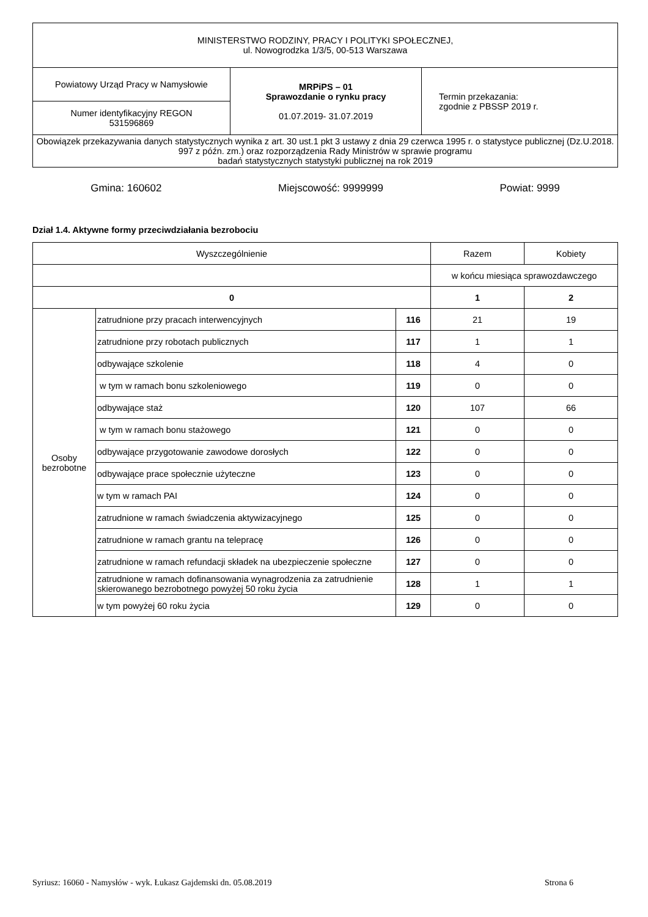| MINISTERSTWO RODZINY, PRACY I POLITYKI SPOŁECZNEJ, ul. Nowogrodzka 1/3/5, 00-513 Warszawa | | |
| Powiatowy Urząd Pracy w Namysłowie | MRPiPS – 01 Sprawozdanie o rynku pracy 01.07.2019- 31.07.2019 | Termin przekazania: zgodnie z PBSSP 2019 r. |
| Numer identyfikacyjny REGON 531596869 | | |
| Obowiązek przekazywania danych statystycznych wynika z art. 30 ust.1 pkt 3 ustawy z dnia 29 czerwca 1995 r. o statystyce publicznej (Dz.U.2018. 997 z późn. zm.) oraz rozporządzenia Rady Ministrów w sprawie programu badań statystycznych statystyki publicznej na rok 2019 | | |
Gmina: 160602 Miejscowość: 9999999 Powiat: 9999
Dział 1.4. Aktywne formy przeciwdziałania bezrobociu
| Wyszczególnienie | | | Razem | Kobiety |
| --- | --- | --- | --- | --- |
| | | | w końcu miesiąca sprawozdawczego | |
| 0 | | | 1 | 2 |
| Osoby bezrobotne | zatrudnione przy pracach interwencyjnych | 116 | 21 | 19 |
| | zatrudnione przy robotach publicznych | 117 | 1 | 1 |
| | odbywające szkolenie | 118 | 4 | 0 |
| | w tym w ramach bonu szkoleniowego | 119 | 0 | 0 |
| | odbywające staż | 120 | 107 | 66 |
| | w tym w ramach bonu stażowego | 121 | 0 | 0 |
| | odbywające przygotowanie zawodowe dorosłych | 122 | 0 | 0 |
| | odbywające prace społecznie użyteczne | 123 | 0 | 0 |
| | w tym w ramach PAI | 124 | 0 | 0 |
| | zatrudnione w ramach świadczenia aktywizacyjnego | 125 | 0 | 0 |
| | zatrudnione w ramach grantu na telepracę | 126 | 0 | 0 |
| | zatrudnione w ramach refundacji składek na ubezpieczenie społeczne | 127 | 0 | 0 |
| | zatrudnione w ramach dofinansowania wynagrodzenia za zatrudnienie skierowanego bezrobotnego powyżej 50 roku życia | 128 | 1 | 1 |
| | w tym powyżej 60 roku życia | 129 | 0 | 0 |
Syriusz: 16060 - Namysłów - wyk. Łukasz Gajdemski dn. 05.08.2019 Strona 6